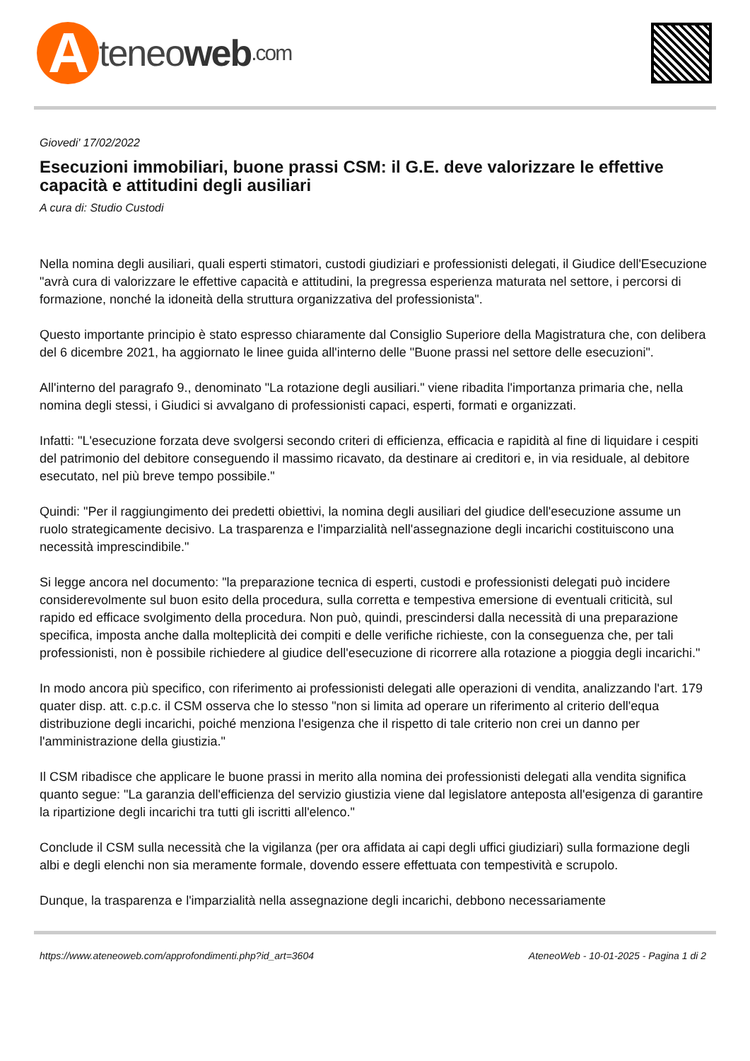Ateneo web.com
Giovedi' 17/02/2022
Esecuzioni immobiliari, buone prassi CSM: il G.E. deve valorizzare le effettive capacità e attitudini degli ausiliari
A cura di: Studio Custodi
Nella nomina degli ausiliari, quali esperti stimatori, custodi giudiziari e professionisti delegati, il Giudice dell'Esecuzione "avrà cura di valorizzare le effettive capacità e attitudini, la pregressa esperienza maturata nel settore, i percorsi di formazione, nonché la idoneità della struttura organizzativa del professionista".
Questo importante principio è stato espresso chiaramente dal Consiglio Superiore della Magistratura che, con delibera del 6 dicembre 2021, ha aggiornato le linee guida all'interno delle "Buone prassi nel settore delle esecuzioni".
All'interno del paragrafo 9., denominato "La rotazione degli ausiliari." viene ribadita l'importanza primaria che, nella nomina degli stessi, i Giudici si avvalgano di professionisti capaci, esperti, formati e organizzati.
Infatti: "L'esecuzione forzata deve svolgersi secondo criteri di efficienza, efficacia e rapidità al fine di liquidare i cespiti del patrimonio del debitore conseguendo il massimo ricavato, da destinare ai creditori e, in via residuale, al debitore esecutato, nel più breve tempo possibile."
Quindi: "Per il raggiungimento dei predetti obiettivi, la nomina degli ausiliari del giudice dell'esecuzione assume un ruolo strategicamente decisivo. La trasparenza e l'imparzialità nell'assegnazione degli incarichi costituiscono una necessità imprescindibile."
Si legge ancora nel documento: "la preparazione tecnica di esperti, custodi e professionisti delegati può incidere considerevolmente sul buon esito della procedura, sulla corretta e tempestiva emersione di eventuali criticità, sul rapido ed efficace svolgimento della procedura. Non può, quindi, prescindersi dalla necessità di una preparazione specifica, imposta anche dalla molteplicità dei compiti e delle verifiche richieste, con la conseguenza che, per tali professionisti, non è possibile richiedere al giudice dell'esecuzione di ricorrere alla rotazione a pioggia degli incarichi."
In modo ancora più specifico, con riferimento ai professionisti delegati alle operazioni di vendita, analizzando l'art. 179 quater disp. att. c.p.c. il CSM osserva che lo stesso "non si limita ad operare un riferimento al criterio dell'equa distribuzione degli incarichi, poiché menziona l'esigenza che il rispetto di tale criterio non crei un danno per l'amministrazione della giustizia."
Il CSM ribadisce che applicare le buone prassi in merito alla nomina dei professionisti delegati alla vendita significa quanto segue: "La garanzia dell'efficienza del servizio giustizia viene dal legislatore anteposta all'esigenza di garantire la ripartizione degli incarichi tra tutti gli iscritti all'elenco."
Conclude il CSM sulla necessità che la vigilanza (per ora affidata ai capi degli uffici giudiziari) sulla formazione degli albi e degli elenchi non sia meramente formale, dovendo essere effettuata con tempestività e scrupolo.
Dunque, la trasparenza e l'imparzialità nella assegnazione degli incarichi, debbono necessariamente
https://www.ateneoweb.com/approfondimenti.php?id_art=3604 AteneoWeb - 10-01-2025 - Pagina 1 di 2